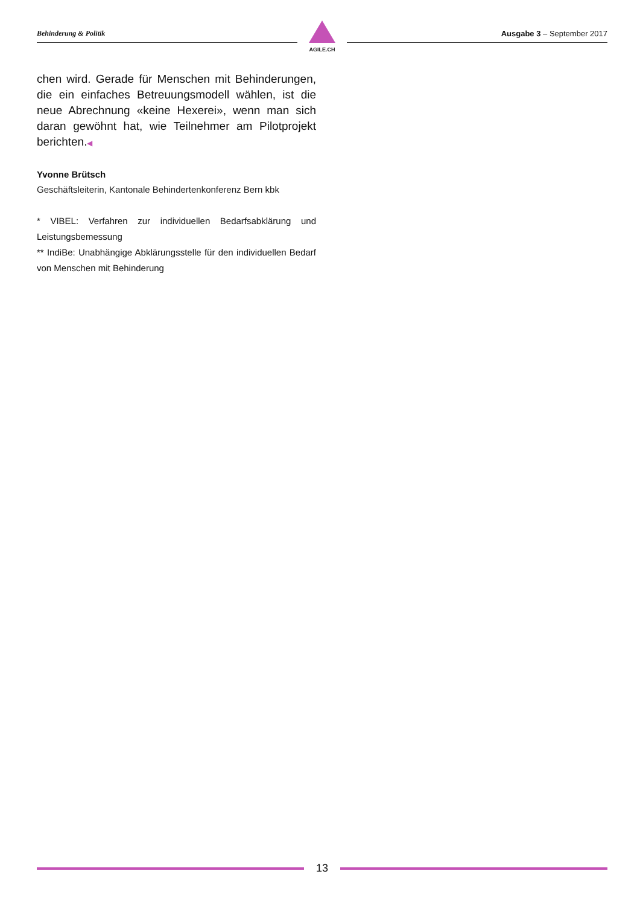Behinderung & Politik
AGILE.CH
Ausgabe 3 – September 2017
chen wird. Gerade für Menschen mit Behinderungen, die ein einfaches Betreuungsmodell wählen, ist die neue Abrechnung «keine Hexerei», wenn man sich daran gewöhnt hat, wie Teilnehmer am Pilotprojekt berichten.◀
Yvonne Brütsch
Geschäftsleiterin, Kantonale Behindertenkonferenz Bern kbk
* VIBEL: Verfahren zur individuellen Bedarfsabklärung und Leistungsbemessung
** IndiBe: Unabhängige Abklärungsstelle für den individuellen Bedarf von Menschen mit Behinderung
13